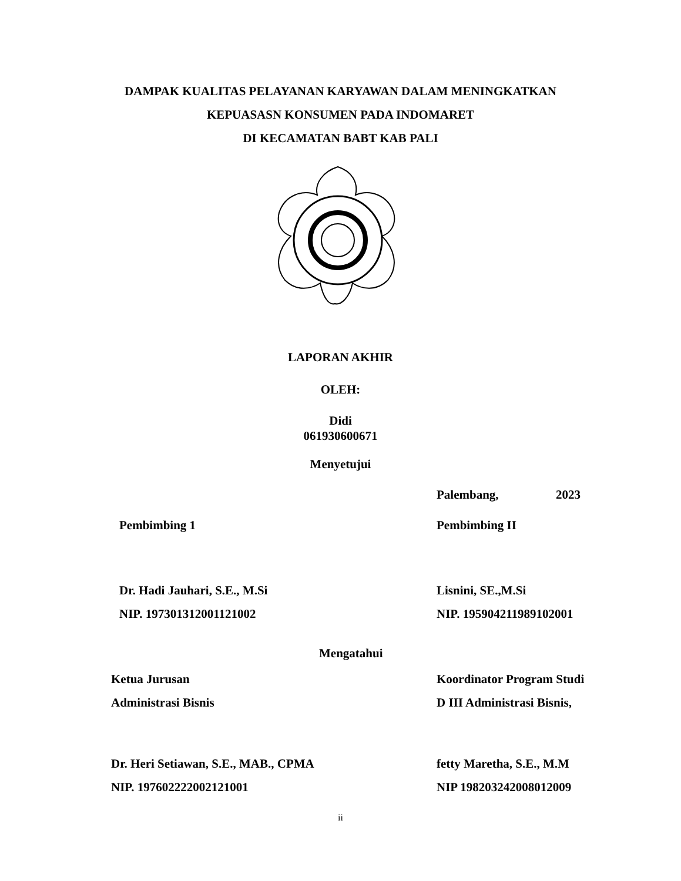DAMPAK KUALITAS PELAYANAN KARYAWAN DALAM MENINGKATKAN
KEPUASASN KONSUMEN PADA INDOMARET
DI KECAMATAN BABT KAB PALI
LAPORAN AKHIR
OLEH:
Didi
061930600671
Menyetujui
Palembang, 2023
Pembimbing 1 Pembimbing II
Dr. Hadi Jauhari, S.E., M.Si
NIP. 197301312001121002
Lisnini, SE.,M.Si
NIP. 195904211989102001
Mengatahui
Ketua Jurusan
Administrasi Bisnis
Koordinator Program Studi
D III Administrasi Bisnis,
Dr. Heri Setiawan, S.E., MAB., CPMA
NIP. 197602222002121001
fetty Maretha, S.E., M.M
NIP 198203242008012009
ii